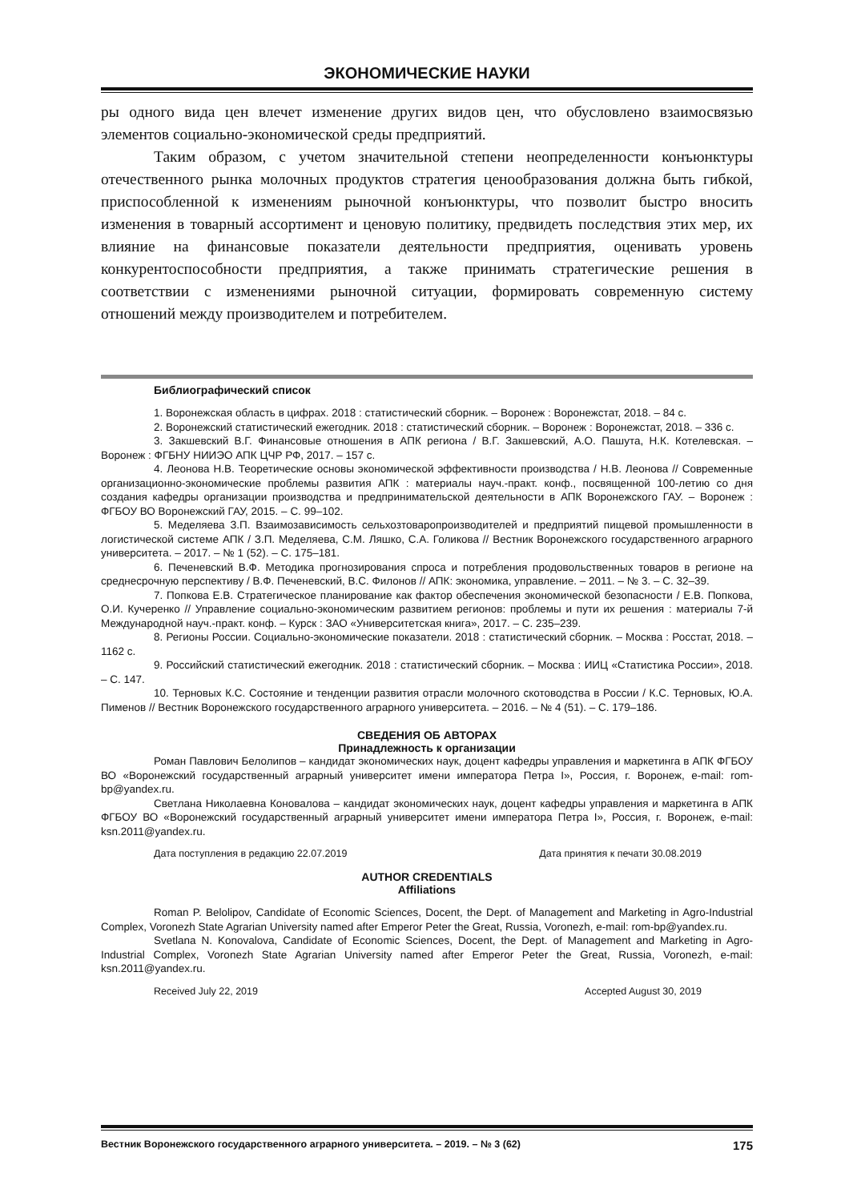ЭКОНОМИЧЕСКИЕ НАУКИ
ры одного вида цен влечет изменение других видов цен, что обусловлено взаимосвязью элементов социально-экономической среды предприятий.
Таким образом, с учетом значительной степени неопределенности конъюнктуры отечественного рынка молочных продуктов стратегия ценообразования должна быть гибкой, приспособленной к изменениям рыночной конъюнктуры, что позволит быстро вносить изменения в товарный ассортимент и ценовую политику, предвидеть последствия этих мер, их влияние на финансовые показатели деятельности предприятия, оценивать уровень конкурентоспособности предприятия, а также принимать стратегические решения в соответствии с изменениями рыночной ситуации, формировать современную систему отношений между производителем и потребителем.
Библиографический список
1. Воронежская область в цифрах. 2018 : статистический сборник. – Воронеж : Воронежстат, 2018. – 84 с.
2. Воронежский статистический ежегодник. 2018 : статистический сборник. – Воронеж : Воронежстат, 2018. – 336 с.
3. Закшевский В.Г. Финансовые отношения в АПК региона / В.Г. Закшевский, А.О. Пашута, Н.К. Котелевская. – Воронеж : ФГБНУ НИИЭО АПК ЦЧР РФ, 2017. – 157 с.
4. Леонова Н.В. Теоретические основы экономической эффективности производства / Н.В. Леонова // Современные организационно-экономические проблемы развития АПК : материалы науч.-практ. конф., посвященной 100-летию со дня создания кафедры организации производства и предпринимательской деятельности в АПК Воронежского ГАУ. – Воронеж : ФГБОУ ВО Воронежский ГАУ, 2015. – С. 99–102.
5. Меделяева З.П. Взаимозависимость сельхозтоваропроизводителей и предприятий пищевой промышленности в логистической системе АПК / З.П. Меделяева, С.М. Ляшко, С.А. Голикова // Вестник Воронежского государственного аграрного университета. – 2017. – № 1 (52). – С. 175–181.
6. Печеневский В.Ф. Методика прогнозирования спроса и потребления продовольственных товаров в регионе на среднесрочную перспективу / В.Ф. Печеневский, В.С. Филонов // АПК: экономика, управление. – 2011. – № 3. – С. 32–39.
7. Попкова Е.В. Стратегическое планирование как фактор обеспечения экономической безопасности / Е.В. Попкова, О.И. Кучеренко // Управление социально-экономическим развитием регионов: проблемы и пути их решения : материалы 7-й Международной науч.-практ. конф. – Курск : ЗАО «Университетская книга», 2017. – С. 235–239.
8. Регионы России. Социально-экономические показатели. 2018 : статистический сборник. – Москва : Росстат, 2018. – 1162 с.
9. Российский статистический ежегодник. 2018 : статистический сборник. – Москва : ИИЦ «Статистика России», 2018. – С. 147.
10. Терновых К.С. Состояние и тенденции развития отрасли молочного скотоводства в России / К.С. Терновых, Ю.А. Пименов // Вестник Воронежского государственного аграрного университета. – 2016. – № 4 (51). – С. 179–186.
СВЕДЕНИЯ ОБ АВТОРАХ
Принадлежность к организации
Роман Павлович Белолипов – кандидат экономических наук, доцент кафедры управления и маркетинга в АПК ФГБОУ ВО «Воронежский государственный аграрный университет имени императора Петра I», Россия, г. Воронеж, e-mail: rom-bp@yandex.ru.
Светлана Николаевна Коновалова – кандидат экономических наук, доцент кафедры управления и маркетинга в АПК ФГБОУ ВО «Воронежский государственный аграрный университет имени императора Петра I», Россия, г. Воронеж, e-mail: ksn.2011@yandex.ru.
Дата поступления в редакцию 22.07.2019 Дата принятия к печати 30.08.2019
AUTHOR CREDENTIALS
Affiliations
Roman P. Belolipov, Candidate of Economic Sciences, Docent, the Dept. of Management and Marketing in Agro-Industrial Complex, Voronezh State Agrarian University named after Emperor Peter the Great, Russia, Voronezh, e-mail: rom-bp@yandex.ru.
Svetlana N. Konovalova, Candidate of Economic Sciences, Docent, the Dept. of Management and Marketing in Agro-Industrial Complex, Voronezh State Agrarian University named after Emperor Peter the Great, Russia, Voronezh, e-mail: ksn.2011@yandex.ru.
Received July 22, 2019 Accepted August 30, 2019
Вестник Воронежского государственного аграрного университета. – 2019. – № 3 (62) 175